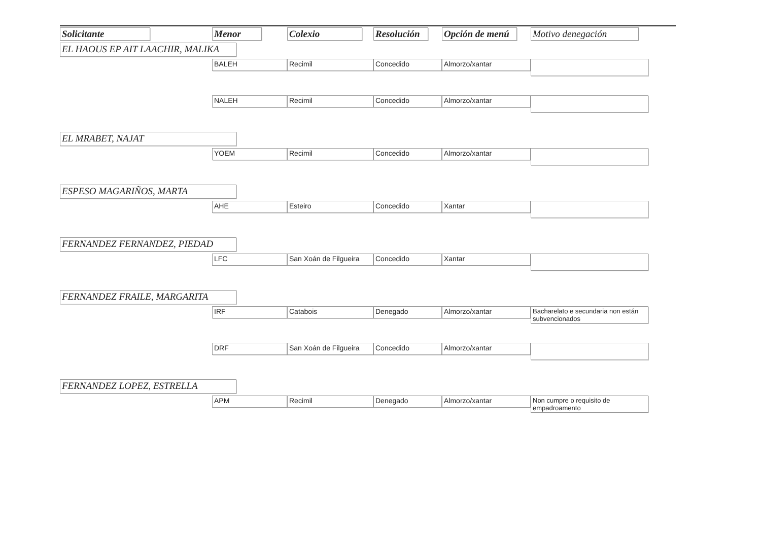| Solicitante | Menor | Colexio | Resolución | Opción de menú | Motivo denegación |
| --- | --- | --- | --- | --- | --- |
| EL HAOUS EP AIT LAACHIR, MALIKA | | | | | |
| | BALEH | Recimil | Concedido | Almorzo/xantar | |
| | NALEH | Recimil | Concedido | Almorzo/xantar | |
| EL MRABET, NAJAT | | | | | |
| | YOEM | Recimil | Concedido | Almorzo/xantar | |
| ESPESO MAGARIÑOS, MARTA | | | | | |
| | AHE | Esteiro | Concedido | Xantar | |
| FERNANDEZ FERNANDEZ, PIEDAD | | | | | |
| | LFC | San Xoán de Filgueira | Concedido | Xantar | |
| FERNANDEZ FRAILE, MARGARITA | | | | | |
| | IRF | Catabois | Denegado | Almorzo/xantar | Bacharelato e secundaria non están subvencionados |
| | DRF | San Xoán de Filgueira | Concedido | Almorzo/xantar | |
| FERNANDEZ LOPEZ, ESTRELLA | | | | | |
| | APM | Recimil | Denegado | Almorzo/xantar | Non cumpre o requisito de empadroamento |